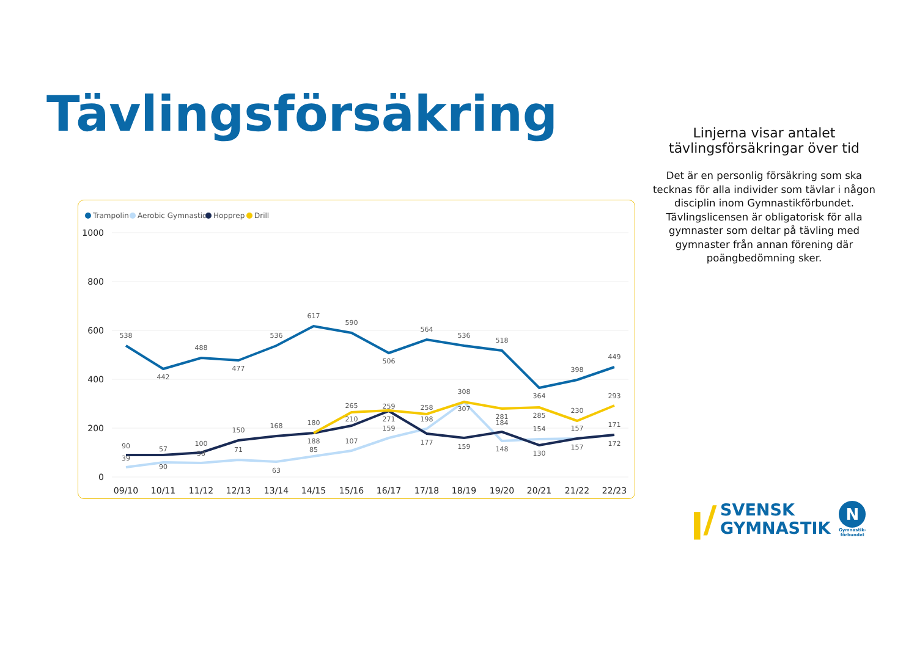Tävlingsförsäkring
Linjerna visar antalet tävlingsförsäkringar över tid
Det är en personlig försäkring som ska tecknas för alla individer som tävlar i någon disciplin inom Gymnastikförbundet. Tävlingslicensen är obligatorisk för alla gymnaster som deltar på tävling med gymnaster från annan förening där poängbedömning sker.
Trampolin
Aerobic Gymnastics
Hopprep
Drill
1000
800
600
400
200
0
09/10
10/11
11/12
12/13
13/14
14/15
15/16
16/17
17/18
18/19
19/20
20/21
21/22
22/23
538
442
488
477
536
617
590
506
564
536
518
364
398
449
265
259
258
308
281
285
230
293
90
57
100
150
168
180
210
271
177
159
184
130
157
172
39
90
58
71
63
188
85
107
159
198
307
148
154
157
171
ꞁ/ SVENSK
GYMNASTIK N
Gymnastik-
förbundet